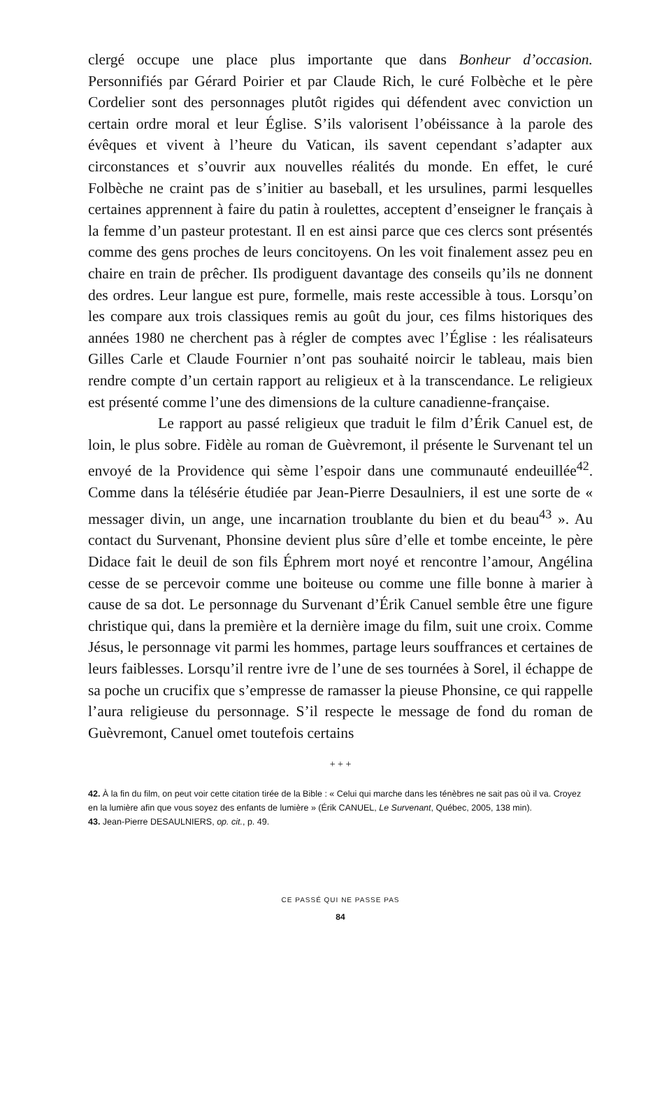clergé occupe une place plus importante que dans Bonheur d’occasion. Personnifiés par Gérard Poirier et par Claude Rich, le curé Folbèche et le père Cordelier sont des personnages plutôt rigides qui défendent avec conviction un certain ordre moral et leur Église. S’ils valorisent l’obéissance à la parole des évêques et vivent à l’heure du Vatican, ils savent cependant s’adapter aux circonstances et s’ouvrir aux nouvelles réalités du monde. En effet, le curé Folbèche ne craint pas de s’initier au baseball, et les ursulines, parmi lesquelles certaines apprennent à faire du patin à roulettes, acceptent d’enseigner le français à la femme d’un pasteur protestant. Il en est ainsi parce que ces clercs sont présentés comme des gens proches de leurs concitoyens. On les voit finalement assez peu en chaire en train de prêcher. Ils prodiguent davantage des conseils qu’ils ne donnent des ordres. Leur langue est pure, formelle, mais reste accessible à tous. Lorsqu’on les compare aux trois classiques remis au goût du jour, ces films historiques des années 1980 ne cherchent pas à régler de comptes avec l’Église : les réalisateurs Gilles Carle et Claude Fournier n’ont pas souhaité noircir le tableau, mais bien rendre compte d’un certain rapport au religieux et à la transcendance. Le religieux est présenté comme l’une des dimensions de la culture canadienne-française.
Le rapport au passé religieux que traduit le film d’Érik Canuel est, de loin, le plus sobre. Fidèle au roman de Guèvremont, il présente le Survenant tel un envoyé de la Providence qui sème l’espoir dans une communauté endeuillée<sup>42</sup>. Comme dans la télésérie étudiée par Jean-Pierre Desaulniers, il est une sorte de « messager divin, un ange, une incarnation troublante du bien et du beau<sup>43</sup> ». Au contact du Survenant, Phonsine devient plus sûre d’elle et tombe enceinte, le père Didace fait le deuil de son fils Éphrem mort noyé et rencontre l’amour, Angélina cesse de se percevoir comme une boiteuse ou comme une fille bonne à marier à cause de sa dot. Le personnage du Survenant d’Érik Canuel semble être une figure christique qui, dans la première et la dernière image du film, suit une croix. Comme Jésus, le personnage vit parmi les hommes, partage leurs souffrances et certaines de leurs faiblesses. Lorsqu’il rentre ivre de l’une de ses tournées à Sorel, il échappe de sa poche un crucifix que s’empresse de ramasser la pieuse Phonsine, ce qui rappelle l’aura religieuse du personnage. S’il respecte le message de fond du roman de Guèvremont, Canuel omet toutefois certains
+ + +
42. À la fin du film, on peut voir cette citation tirée de la Bible : « Celui qui marche dans les ténèbres ne sait pas où il va. Croyez en la lumière afin que vous soyez des enfants de lumière » (Érik CANUEL, Le Survenant, Québec, 2005, 138 min).
43. Jean-Pierre DESAULNIERS, op. cit., p. 49.
CE PASSÉ QUI NE PASSE PAS
84